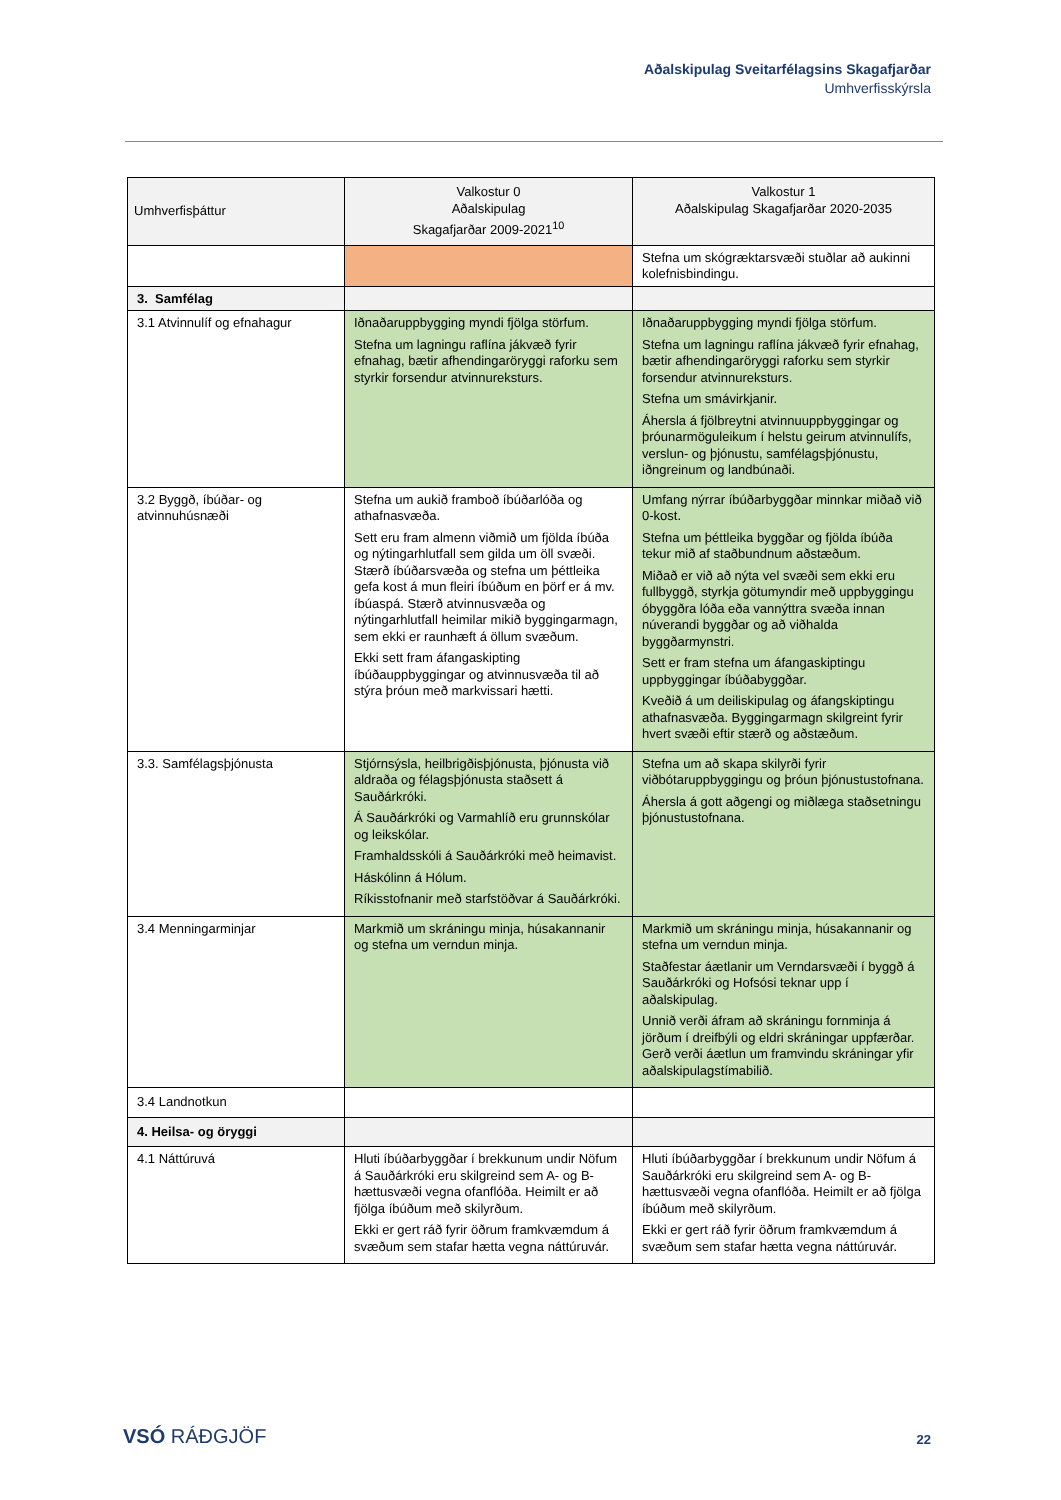Aðalskipulag Sveitarfélagsins Skagafjarðar
Umhverfisskýrsla
| Umhverfisþáttur | Valkostur 0 Aðalskipulag Skagafjarðar 2009-2021<sup>10</sup> | Valkostur 1 Aðalskipulag Skagafjarðar 2020-2035 |
| --- | --- | --- |
| | | Stefna um skógræktarsvæði stuðlar að aukinni kolefnisbindingu. |
| 3. Samfélag | | |
| 3.1 Atvinnulíf og efnahagur | Iðnaðaruppbygging myndi fjölga störfum. Stefna um lagningu raflína jákvæð fyrir efnahag, bætir afhendingaröryggi raforku sem styrkir forsendur atvinnureksturs. | Iðnaðaruppbygging myndi fjölga störfum. Stefna um lagningu raflína jákvæð fyrir efnahag, bætir afhendingaröryggi raforku sem styrkir forsendur atvinnureksturs. Stefna um smávirkjanir. Áhersla á fjölbreytni atvinnuuppbyggingar og þróunarmöguleikum í helstu geirum atvinnulífs, verslun- og þjónustu, samfélagsþjónustu, iðngreinum og landbúnaði. |
| 3.2 Byggð, íbúðar- og atvinnuhúsnæði | Stefna um aukið framboð íbúðarlóða og athafnasvæða. Sett eru fram almenn viðmið um fjölda íbúða og nýtingarhlutfall sem gilda um öll svæði. Stærð íbúðarsvæða og stefna um þéttleika gefa kost á mun fleiri íbúðum en þörf er á mv. íbúaspá. Stærð atvinnusvæða og nýtingarhlutfall heimilar mikið byggingarmagn, sem ekki er raunhæft á öllum svæðum. Ekki sett fram áfangaskipting íbúðauppbyggingar og atvinnusvæða til að stýra þróun með markvissari hætti. | Umfang nýrrar íbúðarbyggðar minnkar miðað við 0-kost. Stefna um þéttleika byggðar og fjölda íbúða tekur mið af staðbundnum aðstæðum. Miðað er við að nýta vel svæði sem ekki eru fullbyggð, styrkja götumyndir með uppbyggingu óbyggðra lóða eða vannýttra svæða innan núverandi byggðar og að viðhalda byggðarmynstri. Sett er fram stefna um áfangaskiptingu uppbyggingar íbúðabyggðar. Kveðið á um deiliskipulag og áfangskiptingu athafnasvæða. Byggingarmagn skilgreint fyrir hvert svæði eftir stærð og aðstæðum. |
| 3.3. Samfélagsþjónusta | Stjórnsýsla, heilbrigðisþjónusta, þjónusta við aldraða og félagsþjónusta staðsett á Sauðárkróki. Á Sauðárkróki og Varmahlíð eru grunnskólar og leikskólar. Framhaldsskóli á Sauðárkróki með heimavist. Háskólinn á Hólum. Ríkisstofnanir með starfstöðvar á Sauðárkróki. | Stefna um að skapa skilyrði fyrir viðbótaruppbyggingu og þróun þjónustustofnana. Áhersla á gott aðgengi og miðlæga staðsetningu þjónustustofnana. |
| 3.4 Menningarminjar | Markmið um skráningu minja, húsakannanir og stefna um verndun minja. | Markmið um skráningu minja, húsakannanir og stefna um verndun minja. Staðfestar áætlanir um Verndarsvæði í byggð á Sauðárkróki og Hofsósi teknar upp í aðalskipulag. Unnið verði áfram að skráningu fornminja á jörðum í dreifbýli og eldri skráningar uppfærðar. Gerð verði áætlun um framvindu skráningar yfir aðalskipulagstímabilið. |
| 3.4 Landnotkun | | |
| 4. Heilsa- og öryggi | | |
| 4.1 Náttúruvá | Hluti íbúðarbyggðar í brekkunum undir Nöfum á Sauðárkróki eru skilgreind sem A- og B-hættusvæði vegna ofanflóða. Heimilt er að fjölga íbúðum með skilyrðum. Ekki er gert ráð fyrir öðrum framkvæmdum á svæðum sem stafar hætta vegna náttúruvár. | Hluti íbúðarbyggðar í brekkunum undir Nöfum á Sauðárkróki eru skilgreind sem A- og B-hættusvæði vegna ofanflóða. Heimilt er að fjölga íbúðum með skilyrðum. Ekki er gert ráð fyrir öðrum framkvæmdum á svæðum sem stafar hætta vegna náttúruvár. |
VSÓ RÁÐGJÖF 22